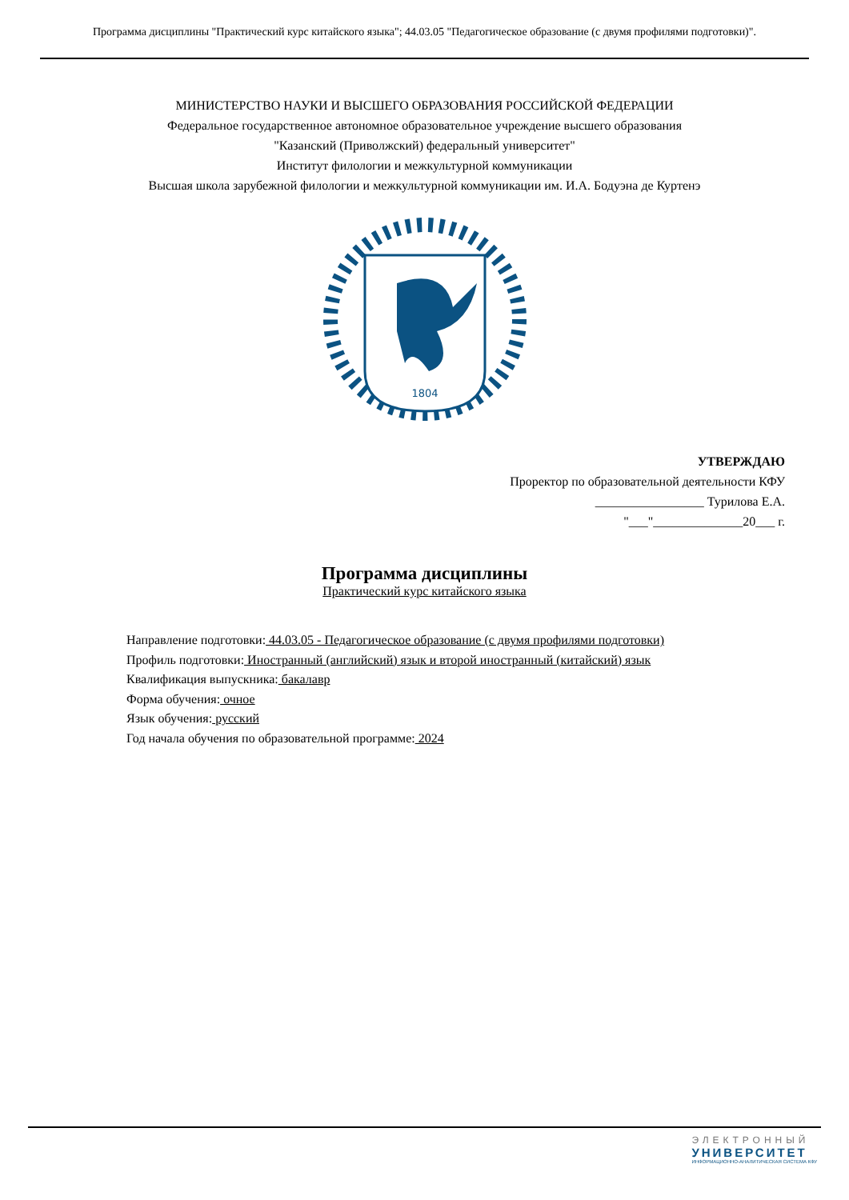Программа дисциплины "Практический курс китайского языка"; 44.03.05 "Педагогическое образование (с двумя профилями подготовки)".
МИНИСТЕРСТВО НАУКИ И ВЫСШЕГО ОБРАЗОВАНИЯ РОССИЙСКОЙ ФЕДЕРАЦИИ
Федеральное государственное автономное образовательное учреждение высшего образования
"Казанский (Приволжский) федеральный университет"
Институт филологии и межкультурной коммуникации
Высшая школа зарубежной филологии и межкультурной коммуникации им. И.А. Бодуэна де Куртенэ
1804
УТВЕРЖДАЮ
Проректор по образовательной деятельности КФУ
_________________ Турилова Е.А.
"___"______________20___ г.
Программа дисциплины
Практический курс китайского языка
Направление подготовки: 44.03.05 - Педагогическое образование (с двумя профилями подготовки)
Профиль подготовки: Иностранный (английский) язык и второй иностранный (китайский) язык
Квалификация выпускника: бакалавр
Форма обучения: очное
Язык обучения: русский
Год начала обучения по образовательной программе: 2024
ЭЛЕКТРОННЫЙ
УНИВЕРСИТЕТ
ИНФОРМАЦИОННО-АНАЛИТИЧЕСКАЯ СИСТЕМА КФУ